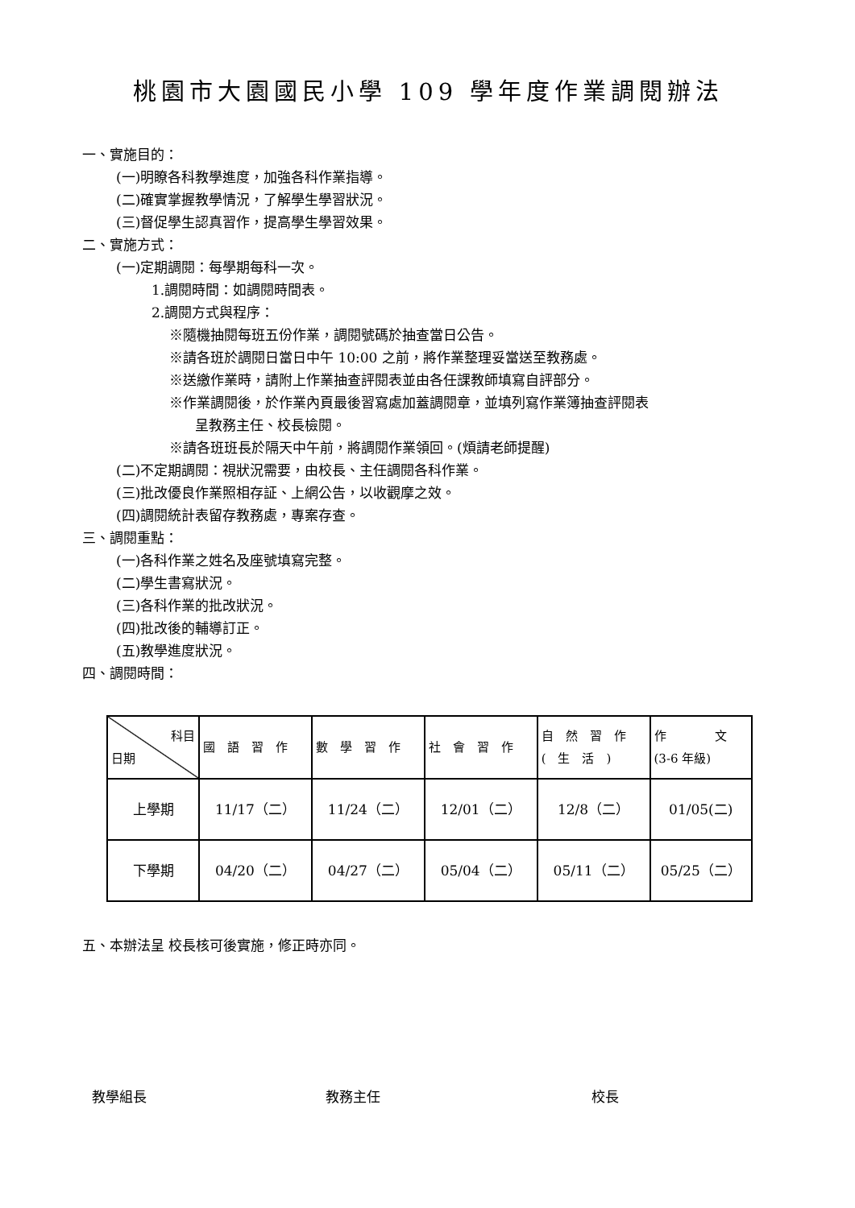桃園市大園國民小學 109 學年度作業調閱辦法
一、實施目的：
(一)明瞭各科教學進度，加強各科作業指導。
(二)確實掌握教學情況，了解學生學習狀況。
(三)督促學生認真習作，提高學生學習效果。
二、實施方式：
(一)定期調閱：每學期每科一次。
1.調閱時間：如調閱時間表。
2.調閱方式與程序：
※隨機抽閱每班五份作業，調閱號碼於抽查當日公告。
※請各班於調閱日當日中午 10:00 之前，將作業整理妥當送至教務處。
※送繳作業時，請附上作業抽查評閱表並由各任課教師填寫自評部分。
※作業調閱後，於作業內頁最後習寫處加蓋調閱章，並填列寫作業簿抽查評閱表
呈教務主任、校長檢閱。
※請各班班長於隔天中午前，將調閱作業領回。(煩請老師提醒)
(二)不定期調閱：視狀況需要，由校長、主任調閱各科作業。
(三)批改優良作業照相存証、上網公告，以收觀摩之效。
(四)調閱統計表留存教務處，專案存查。
三、調閱重點：
(一)各科作業之姓名及座號填寫完整。
(二)學生書寫狀況。
(三)各科作業的批改狀況。
(四)批改後的輔導訂正。
(五)教學進度狀況。
四、調閱時間：
| 科目 日期 | 國 語 習 作 | 數 學 習 作 | 社 會 習 作 | 自 然 習 作 ( 生 活 ) | 作 文 (3-6 年級) |
| --- | --- | --- | --- | --- | --- |
| 上學期 | 11/17（二） | 11/24（二） | 12/01（二） | 12/8（二） | 01/05(二) |
| 下學期 | 04/20（二） | 04/27（二） | 05/04（二） | 05/11（二） | 05/25（二） |
五、本辦法呈 校長核可後實施，修正時亦同。
教學組長 教務主任 校長